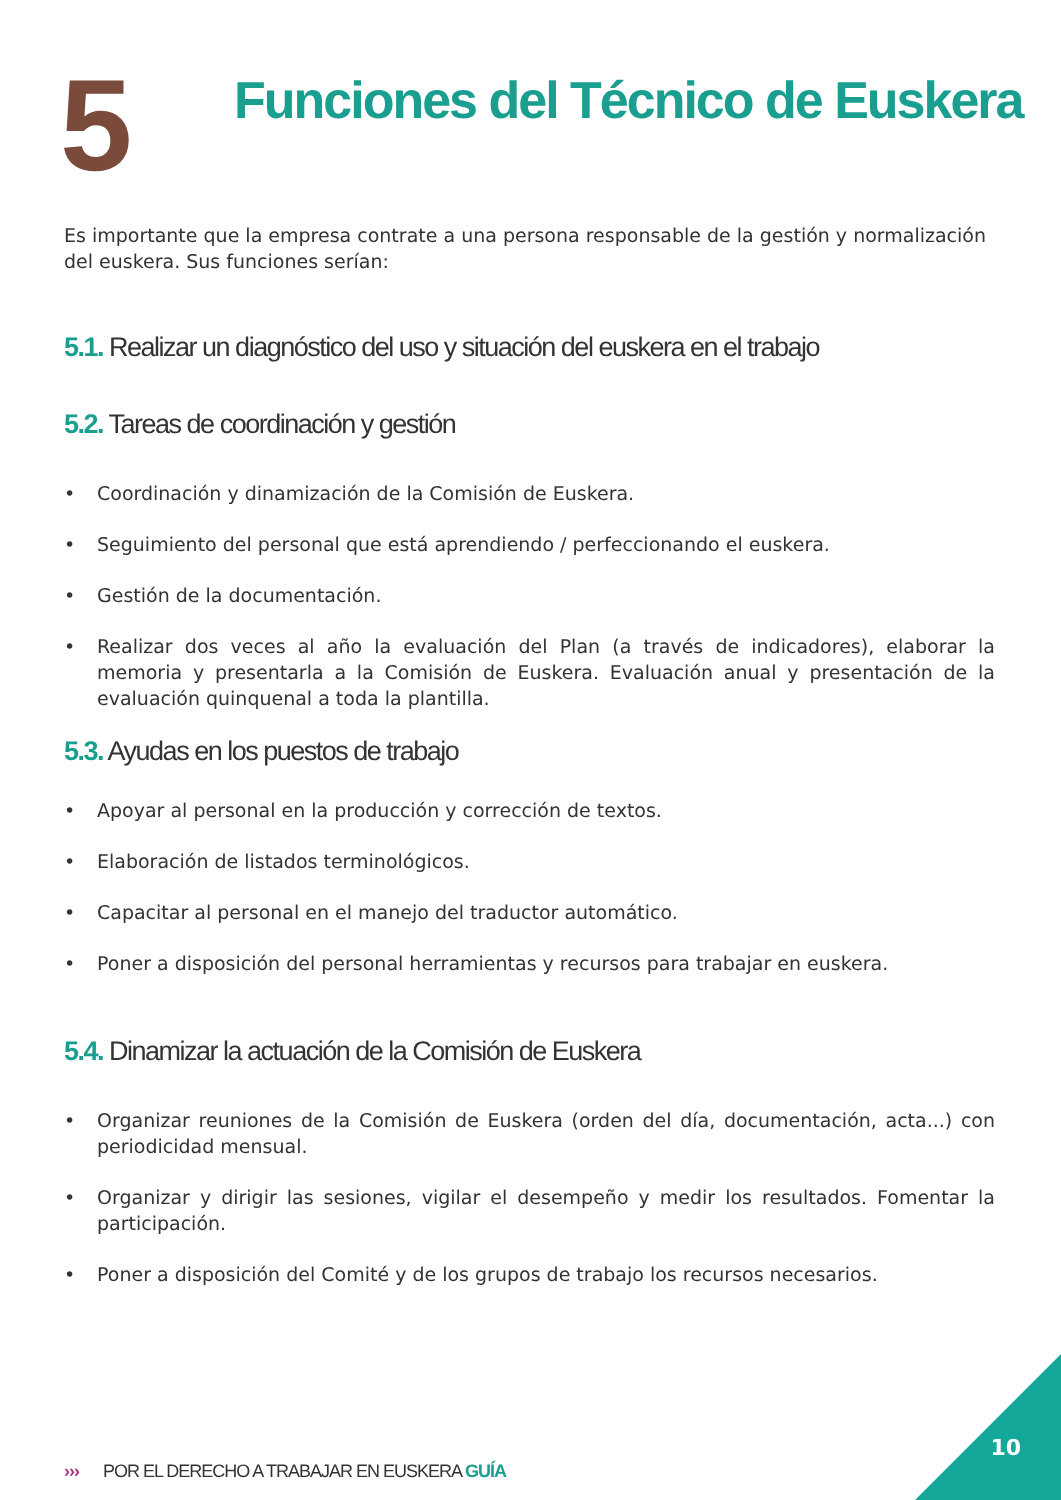5
Funciones del Técnico de Euskera
Es importante que la empresa contrate a una persona responsable de la gestión y normalización del euskera. Sus funciones serían:
5.1. Realizar un diagnóstico del uso y situación del euskera en el trabajo
5.2. Tareas de coordinación y gestión
• Coordinación y dinamización de la Comisión de Euskera.
• Seguimiento del personal que está aprendiendo / perfeccionando el euskera.
• Gestión de la documentación.
• Realizar dos veces al año la evaluación del Plan (a través de indicadores), elaborar la memoria y presentarla a la Comisión de Euskera. Evaluación anual y presentación de la evaluación quinquenal a toda la plantilla.
5.3. Ayudas en los puestos de trabajo
• Apoyar al personal en la producción y corrección de textos.
• Elaboración de listados terminológicos.
• Capacitar al personal en el manejo del traductor automático.
• Poner a disposición del personal herramientas y recursos para trabajar en euskera.
5.4. Dinamizar la actuación de la Comisión de Euskera
• Organizar reuniones de la Comisión de Euskera (orden del día, documentación, acta...) con periodicidad mensual.
• Organizar y dirigir las sesiones, vigilar el desempeño y medir los resultados. Fomentar la participación.
• Poner a disposición del Comité y de los grupos de trabajo los recursos necesarios.
››› POR EL DERECHO A TRABAJAR EN EUSKERA GUÍA
10